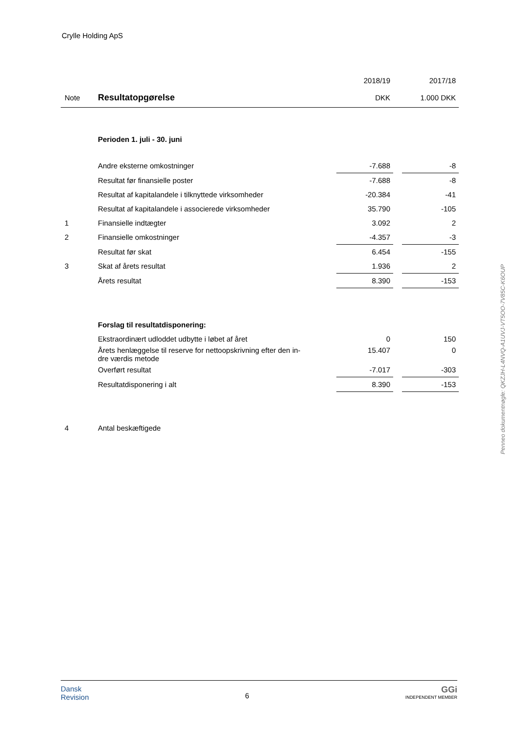Crylle Holding ApS
| | | 2018/19 | | 2017/18 |
| Note | Resultatopgørelse | DKK | | 1.000 DKK |
| | Perioden 1. juli - 30. juni | | | |
| | Andre eksterne omkostninger | -7.688 | | -8 |
| | Resultat før finansielle poster | -7.688 | | -8 |
| | Resultat af kapitalandele i tilknyttede virksomheder | -20.384 | | -41 |
| | Resultat af kapitalandele i associerede virksomheder | 35.790 | | -105 |
| 1 | Finansielle indtægter | 3.092 | | 2 |
| 2 | Finansielle omkostninger | -4.357 | | -3 |
| | Resultat før skat | 6.454 | | -155 |
| 3 | Skat af årets resultat | 1.936 | | 2 |
| | Årets resultat | 8.390 | | -153 |
| | Forslag til resultatdisponering: | | | |
| | Ekstraordinært udloddet udbytte i løbet af året | 0 | | 150 |
| | Årets henlæggelse til reserve for nettoopskrivning efter den in- dre værdis metode | 15.407 | | 0 |
| | Overført resultat | -7.017 | | -303 |
| | Resultatdisponering i alt | 8.390 | | -153 |
| 4 | Antal beskæftigede | | | |
Penneo dokumentnøgle: QKZJH-L4NVQ-A1UVJ-VT5OO-7V85C-K6OUP
Dansk
Revision
6
GGi
INDEPENDENT MEMBER